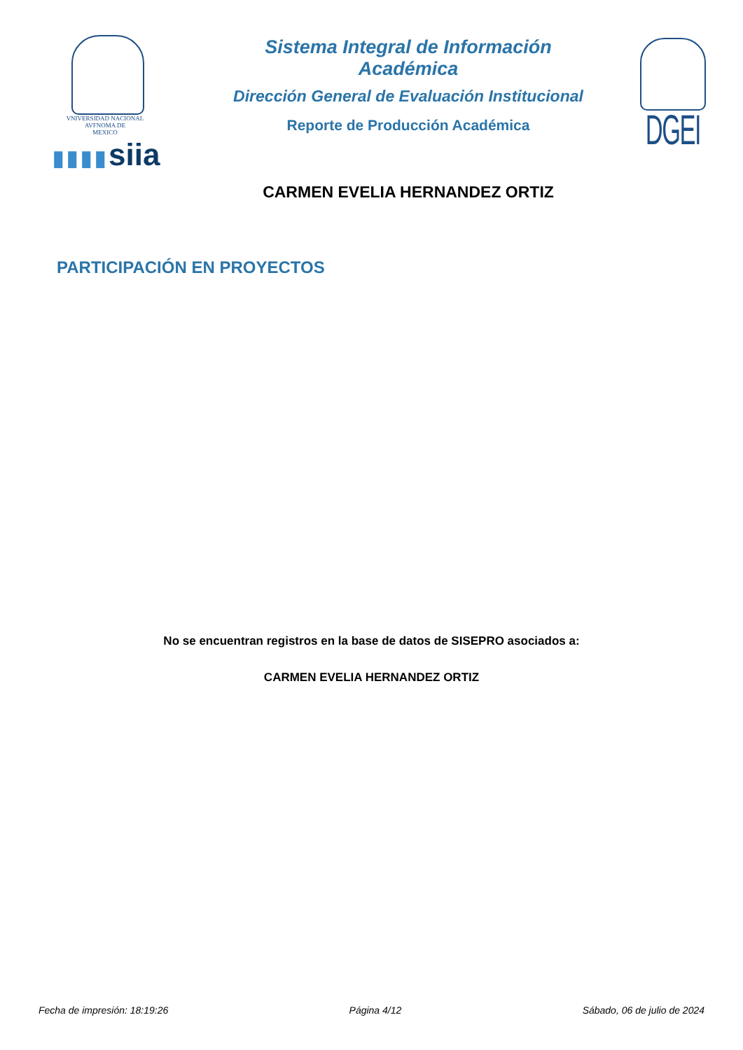VNIVERSIDAD NACIONAL
AVFNOMA DE
MEXICO
▮▮▮▮siia
Sistema Integral de Información Académica
Dirección General de Evaluación Institucional
Reporte de Producción Académica
CARMEN EVELIA HERNANDEZ ORTIZ
DGEI
PARTICIPACIÓN EN PROYECTOS
No se encuentran registros en la base de datos de SISEPRO asociados a:
CARMEN EVELIA HERNANDEZ ORTIZ
Fecha de impresión: 18:19:26 Página 4/12 Sábado, 06 de julio de 2024